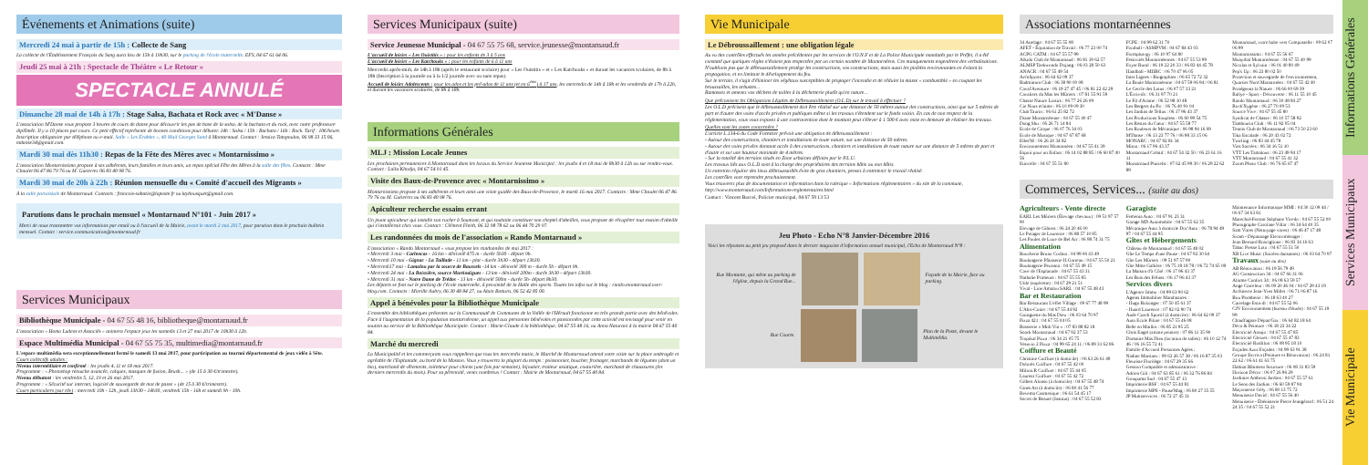Événements et Animations (suite)
Mercredi 24 mai à partir de 15h : Collecte de Sang
La collecte de l'Établissement Français du Sang aura lieu de 15h à 19h30, sur le parking de l'école maternelle. EFS, 04 67 61 64 06.
Jeudi 25 mai à 21h : Spectacle de Théâtre « Le Retour »
SPECTACLE ANNULÉ
Dimanche 28 mai de 14h à 17h : Stage Salsa, Bachata et Rock avec « M'Danse »
L'association M'Danse vous propose 3 heures de cours de danse pour découvrir les pas de base de la salsa, de la bachata et du rock, avec notre professeure diplômée. Il y a 10 places par cours. Ce petit effectif représente de bonnes conditions pour débuter. 14h : Salsa / 15h : Bachata / 16h : Rock. Tarif : 10€/heure. Inscription obligatoire par téléphone ou e-mail. Salle « Les Érables », 40 Mail Georges Sand à Montarnaud. Contact : Jessica Tatopoulos, 06 98 33 15 06, mdanse34@gmail.com.
Mardi 30 mai dès 11h30 : Repas de la Fête des Mères avec « Montarnissimo »
L'association Montarnissimo propose à ses adhérents, leurs familles et leurs amis, un repas spécial Fête des Mères à la salle des fêtes. Contacts : Mme Chaulet 06 47 86 79 76 ou M. Gutierrez 06 83 40 98 76.
Mardi 30 mai de 20h à 22h : Réunion mensuelle du « Comité d'accueil des Migrants »
À la salle paroissiale de Montarnaud. Contacts : francois-sabatie@laposte.fr ou ktybousquet@gmail.com.
Parutions dans le prochain mensuel « Montarnaud N°101 - Juin 2017 »
Merci de nous transmettre vos informations par email ou à l'accueil de la Mairie, avant le mardi 2 mai 2017, pour parution dans le prochain bulletin mensuel. Contact : service.communication@montarnaud.fr
Services Municipaux
Bibliothèque Municipale - 04 67 55 48 16, bibliotheque@montarnaud.fr
L'association « Homo Ludens et Associés » animera l'espace jeux les samedis 13 et 27 mai 2017 de 10h30 à 12h.
Espace Multimédia Municipal - 04 67 55 75 35, multimedia@montarnaud.fr
L'espace multimédia sera exceptionnellement fermé le samedi 13 mai 2017, pour participation au tournoi départemental de jeux vidéo à Sète.
Cours collectifs adultes :
Niveau intermédiaire et confirmé : les jeudis 4, 11 et 18 mai 2017.
Programme : « Photoshop retouche avancée, calques, masques de fusion, Brush... » (de 15 à 30 €/trimestre).
Niveau débutant : les vendredis 5, 12, 19 et 26 mai 2017.
Programme : « Sécurité sur internet, logiciel de sauvegarde de mot de passe » (de 15 à 30 €/trimestre).
Cours particuliers (sur rdv) : mercredi 10h - 12h, jeudi 13h30 - 14h30, vendredi 15h - 16h et samedi 9h - 10h.
Services Municipaux (suite)
Service Jeunesse Municipal - 04 67 55 75 68, service.jeunesse@montarnaud.fr
L'accueil de loisirs « Les Ouistitis » : pour les enfants de 3 à 5 ans
L'accueil de loisirs « Les Katchouks » : pour les enfants de 6 à 11 ans
Mercredis après-midi, de 14h à 18h (après le restaurant scolaire) pour « Les Ouistitis » et « Les Katchouks » et durant les vacances scolaires, de 8h à 18h (Inscription à la journée ou à la 1/2 journée avec ou sans repas).
Accueil de loisirs Adolescents : pour les ados et les pré-ados de 11 ans (et en 6<sup>ème</sup>) à 17 ans, les mercredis de 14h à 18h et les vendredis de 17h à 22h, et durant les vacances scolaires, de 8h à 18h.
Informations Générales
MLJ : Mission Locale Jeunes
Les prochaines permanences à Montarnaud dans les locaux du Service Jeunesse Municipal : les jeudis 4 et 18 mai de 8h30 à 12h ou sur rendez-vous. Contact : Laïla Khodja, 04 67 54 91 45.
Visite des Baux-de-Provence avec « Montarnissimo »
Montarnissimo propose à ses adhérents et leurs amis une visite guidée des Baux-de-Provence, le mardi 16 mai 2017. Contacts : Mme Chaulet 06 47 86 79 76 ou M. Gutierrez au 06 83 40 98 76.
Apiculteur recherche essaim errant
Un jeune apiculteur qui installe son rucher à Soumont, et qui souhaite constituer son cheptel d'abeilles, vous propose de récupérer tout essaim d'abeille qui s'installerait chez vous. Contact : Clément Fleith, 06 32 98 78 62 ou 06 44 70 29 97.
Les randonnées du mois de l'association « Rando Montarnaud »
L'association « Rando Montarnaud » vous propose les randonnées de mai 2017 :
• Mercredi 3 mai - Carlencas - 16 km - dénivelé 475 m - durée 5h30 - départ 9h.
• Mercredi 10 mai - Gignac - La Taillade - 11 km - plat - durée 3h30 - départ 13h30.
• Mercredi17 mai - Lamalou par la source de Baussels -14 km - dénivelé 300 m - durée 5h - départ 9h.
• Mercredi 24 mai - La Boissière, source Martinaïgues - 13 km - dénivelé 200m - durée 3h30 - départ 13h30.
• Mercredi 31 mai - Notre Dame de Trédos - 13 km - dénivelé 500m - durée 5h- départ 8h30.
Les départs se font sur le parking de l'école maternelle, à proximité de la Halle des sports. Toutes les infos sur le blog : rando.montarnaud.over-blog.com. Contacts : Mireille Aubry, 06 30 48 84 27, ou Alain Bottura, 06 52 42 85 00.
Appel à bénévoles pour la Bibliothèque Municipale
L'ensemble des bibliothèques présentes sur la Communauté de Communes de la Vallée de l'Hérault fonctionne en très grande partie avec des bénévoles. Face à l'augmentation de la population montarnéenne, un appel aux personnes bénévoles et passionnées par cette activité est envisagé pour venir en soutien au service de la Bibliothèque Municipale. Contact : Marie-Claude à la bibliothèque, 04 67 55 48 16, ou Anna Naturani à la mairie 04 67 55 40 84.
Marché du mercredi
La Municipalité et les commerçants vous rappellent que tous les mercredis matin, le Marché de Montarnaud attend votre visite sur la place ombragée et agréable de l'Esplanade, au bord de la Mosson. Vous y trouverez la plupart du temps : poissonnier, boucher, fromager, marchands de légumes (dont un bio), marchand de vêtements, toiletteur pour chiens (une fois par semaine), bijoutier, traiteur asiatique, couturière, marchand de chaussures (les derniers mercredis du mois). Pour sa pérennité, venez nombreux ! Contact : Mairie de Montarnaud, 04 67 55 40 84.
Vie Municipale
Le Débroussaillement : une obligation légale
Au vu des contrôles effectués les années précédentes par les services de l'O.N.F et de La Police Municipale mandatés par le Préfet, il a été constaté que quelques règles n'étaient pas respectées par un certain nombre de Montarnéens. Ces manquements engendrent des verbalisations.
N'oublions pas que le débroussaillement protège les constructions, vos constructions, mais aussi les pinèdes environnantes en évitant la propagation, et en limitant le développement du feu.
Sur le terrain, il s'agit d'éliminer les végétaux susceptibles de propager l'incendie et de réduire la masse « combustible » en coupant les broussailles, les arbustes...
Ramassez et amenez vos déchets de tailles à la déchetterie plutôt qu'en nature...
Que préconisent les Obligations Légales de Débroussaillement (O.L.D) sur le travail à effectuer ?
Les O.L.D précisent que le débroussaillement doit être réalisé sur une distance de 50 mètres autour des constructions, ainsi que sur 5 mètres de part et d'autre des voies d'accès privées et publiques même si les travaux s'étendent sur le fonds voisin. En cas de non respect de la réglementation, vous vous exposez à une contravention dont le montant peut s'élever à 1 500 € avec mise en demeure de réaliser les travaux.
Quelles sont les zones concernées ?
L'article L.134-6 du Code Forestier prévoit une obligation de débroussaillement :
- Autour des constructions, chantiers et installations de toute nature, sur une distance de 50 mètres.
- Autour des voies privées donnant accès à des constructions, chantiers et installations de toute nature sur une distance de 5 mètres de part et d'autre et sur une hauteur minimale de 4 mètres.
- Sur la totalité des terrains situés en Zone urbaines définies par le P.L.U.
Les travaux liés aux O.L.D sont à la charge des propriétaires des terrains bâtis ou non bâtis.
Un entretien régulier des lieux débroussaillés évite de gros chantiers, pensez à entretenir le travail réalisé.
Les contrôles vont reprendre prochainement.
Vous trouverez plus de documentation et information dans la rubrique « Informations réglementaires » du site de la commune, http://www.montarnaud.com/Informations-reglementaires.html
Contact : Vincent Bacceï, Policier municipal, 04 67 59 13 53
Jeu Photo - Echo N°8 Janvier-Décembre 2016
Voici les réponses au petit jeu proposé dans le dernier magazine d'information annuel municipal, l'Echo de Montarnaud N°8 :
Rue Montante, qui mène au parking de l'église, depuis la Grand Rue...
Façade de la Mairie, face au parking.
Rue Courte.
Plan de la Poste, devant le Multimédia.
Associations montarnéennes
34 Attelage : 04 67 55 55 08
AFET - Équitation de Travail : 06 77 23 00 74
ACPG CATM : 04 67 55 57 99
Aïkido Club de Montarnaud : 06 81 19 62 57
ALMSP Taekwondo Dojang : 06 03 28 50 63
ANACR : 04 67 55 49 54
Art'nSports : 06 64 62 09 37
Badminton Club : 06 38 90 00 08
Caval'Aventure : 06 19 27 47 45 / 06 81 22 42 29
Cavaliers du Mas les Mûriers : 07 81 55 91 59
Chasse Nature Loisirs : 06 77 26 26 09
Cie Nous m'aime : 06 10 09 09 30
Club Taurin : 06 61 25 82 72
Diane Montarnéenne : 04 67 55 40 47
Dong Shu : 06 26 71 14 84
Ecole de Cirque : 06 07 76 34 03
Ecole de Musique : 04 67 67 87 68
Elles'M : 06 26 20 34 82
Environnement Montarnéen : 04 67 55 41 39
Espoir pour un Enfant : 06 14 02 88 85 / 06 60 87 40 56
Etincelle : 04 67 55 51 80
FCPE : 04 99 62 31 70
Football - ASMPVM : 04 67 84 43 03
Formplus-gy : 06 10 97 64 80
Festivités Montarnéennes : 04 67 55 53 99
Foyer Rural : 06 19 22 20 33 / 06 83 44 45 78
Handball - MHBC : 06 70 47 06 05
Inter Lignes - Biographies : 06 65 72 72 32
La Boule Montarnéenne : 04 67 59 06 94 / 06 81
Le Cercle des Lotus : 06 07 57 33 21
L'Écrit-tôt : 06 31 97 70 21
Le Fil d'Ariane : 06 52 98 10 48
Les Bergers du Pic : 06 76 40 91 04
Les Jardins de Tellus : 06 17 96 43 37
Les Productions Soupless : 06 60 99 54 75
Les Restos du Cœur : 04 67 55 58 77
Les Rouleurs de Mécanique : 06 98 94 16 69
M'Danse : 06 13 23 77 76 / 06 98 33 15 06
MONARC : 04 67 92 81 34
Mitoa : 06 17 96 43 37
Montarnaud Créatif : 04 67 54 32 50 / 06 23 61 16 11
Montarnaud Plurielis : 07 62 45 99 30 / 06 29 22 62 89
Montarnaud, votre halte vers Compostelle : 09 62 07 06 99
Montarnissimo : 04 67 55 56 67
Muaythaï Montarnéenne : 04 67 55 40 99
Nicolas et Sylvain : 06 01 40 80 49
Pep's Up : 06 23 80 02 50
Protection et sauvegarde de l'environnement, Quartier Nord Montarnéen : 04 67 55 42 40
Protégeons la Nature : 06 66 00 69 39
Rallye - Sport - Découverte : 06 11 55 10 45
Rando Montarnaud : 06 30 48 84 27
Rock'Xygène : 06 27 70 09 53
Source Vive : 04 67 55 45 80
Syndicat de Chasse : 06 10 57 58 92
Tambourin Club : 06 11 92 05 04
Tennis Club de Montarnaud : 06 73 50 23 60
Tika Escalade : 06 20 43 02 72
Twirling : 06 83 44 45 78
Vies Sacrées : 06 34 16 51 10
VTT Les Tamalous : 06 23 49 94 17
VTT Montarnaud : 04 67 55 41 32
Zoom Photo Club : 06 76 65 67 47
Commerces, Services... (suite au dos)
Agriculteurs - Vente directe
EARL Les Mûriers (Élevage chevaux) : 09 51 97 57 90
Elevage de Gibiers : 06 24 20 46 00
Le Potager de Laurence : 06 88 57 10 85
Les Poules de Luxe de Bel Air : 06 98 74 31 75
Alimentation
Boucherie Bruno Codina : 04 99 06 43 49
Boulangerie Pâtisserie H.Garreau : 04 67 55 50 21
Boulangerie Pezanna : 04 67 55 49 15
Cave de l'Esplanade : 04 67 55 43 31
Nathalie Primeurs : 04 67 55 55 85
Utile (supérette) : 04 67 29 21 51
Vival - Line Amalou SARL : 04 67 55 48 43
Bar et Restauration
Bar Restaurant L'effet Village : 09 67 77 48 99
L'Abri-Cotier : 04 67 55 44 92
Guinguette du Mas Dieu : 06 03 64 70 97
Pizza 421 : 04 67 55 04 05
Brasserie « Midi Vin » : 07 83 88 82 18
Snack Montarnaud : 04 67 92 37 53
Tropikal Pizza : 06 34 21 05 75
Vesuvio 2 Pizza : 04 99 65 24 11 / 06 89 31 62 86
Coiffure et Beauté
Christine Coiffure (à domicile) : 06 63 26 61 49
Dolorès Coiffure : 04 67 55 42 00
Milton.R Coiffure : 04 67 55 44 05
Laurent Coiffure : 04 67 55 42 72
Gilbert Alonso (à domicile) : 04 67 55 48 74
Gines Art (à domicile) : 06 80 41 56 77
Revema Cosmetique : 06 61 54 45 17
Secret de Beauté (Institut) : 04 67 55 52 83
Garagiste
Femenia Auto : 04 67 91 23 31
Garage MD Automobile : 04 67 55 62 35
Mécanique Auto à domicile Doc'Auto : 06 78 94 49 97 / 04 67 55 44 95
Gîtes et Hébergements
Château de Montarnaud : 04 67 55 48 02
Gîte Le Temps d'une Pause : 04 67 92 30 64
Gîte Les Mûriers : 09 51 97 57 90
Gîte Mme Gallière : 06 75 18 18 78 / 06 72 74 65 08
La Maison d'à Côté : 06 17 96 43 37
Les Bois des Frênes : 06 17 96 43 37
Services divers
L'Agence Immo : 04 99 63 90 62
Agents Immobilier Mandataires :
- Hugo Bolzinger : 07 50 45 61 37
- Huard Laurence : 07 82 02 90 74
Aude Coach Sportif (à domicile) : 06 64 62 09 37
Auto Ecole Pilote : 04 67 55 46 08
Belle en Maillot : 06 85 21 95 25
Chris Engel (artiste peintre) : 07 86 11 35 90
Domaine Mas Dieu (location de salles) : 06 10 12 74 46 / 06 16 55 72 41
Famille d'Accueil Personnes Agées :
Nadine Martinez : 09 63 26 57 38 / 06 16 87 35 03
Fleuriste Florilège : 04 67 29 35 66
Gestion Comptable et administrative :
Adrien Gili : 04 67 63 85 61 / 06 32 76 86 84
Groupama Sud : 04 67 55 47 13
Imprimerie BSF : 04 67 55 44 81
Imprimerie MPS - Pause'Mag : 06 80 27 35 55
JP Multiservices : 06 72 27 45 31
Maintenance Informatique MMI : 04 30 12 09 44 / 06 67 34 63 81
Marechal-Ferrant Stéphane Vicedo : 04 67 55 52 00
Photographe Carolane Villar : 06 34 64 40 35
Sam Vitres (Nettoyage vitres) : 06 46 47 17 48
Siram - Dépannage Electroménager :
Jean Bernard Rosciglione : 06 83 34 16 63
Tabac Presse Loto : 04 67 55 51 50
XB Live Music (Soirées dansantes) : 06 03 64 70 97
Travaux (suite au dos)
AB Rénovation : 06 19 56 79 49
AG Construction 34 : 04 67 66 31 06
Alarme Confort 34 : 06 08 63 59 57
Ange Carreleur : 06 09 20 46 04 / 04 67 29 43 19
Architecte Jean-Yves Millet : 06 71 06 87 16
Bou Plomberie : 06 18 63 40 27
Carrelage Estivill : 04 67 55 52 06
CJV Environnement (bureau d'étude) : 04 67 55 19 99
Chauffagiste Dépan'Gaz : 06 64 82 18 64
Déco & Peinture : 06 18 23 34 22
Electricité Araujo : 04 67 55 47 85
Electricité Gleizes : 04 67 55 47 83
Electricité Rodillon : 06 08 95 18 10
Façades Azur Façades : 04 99 63 91 38
Groupe Escriva (Peinture et Rénovation) : 06 24 81 22 62 / 06 61 41 63 75
Habitat Bâtiment Structure : 06 08 31 83 59
Horizon Décor : 06 07 26 96 29
Jardinier Ambrosi Jardins : 04 67 55 57 61
Le Sens des Jardins : 06 60 59 87 94
Maçonnerie Gély : 06 80 13 75 72
Menuiserie Davìd : 04 67 55 56 40
Menuiserie - Ébénisterie Pierre Jeangérard : 06 51 24 24 35 / 04 67 55 52 21
Informations Générales
Services Municipaux
Vie Municipale